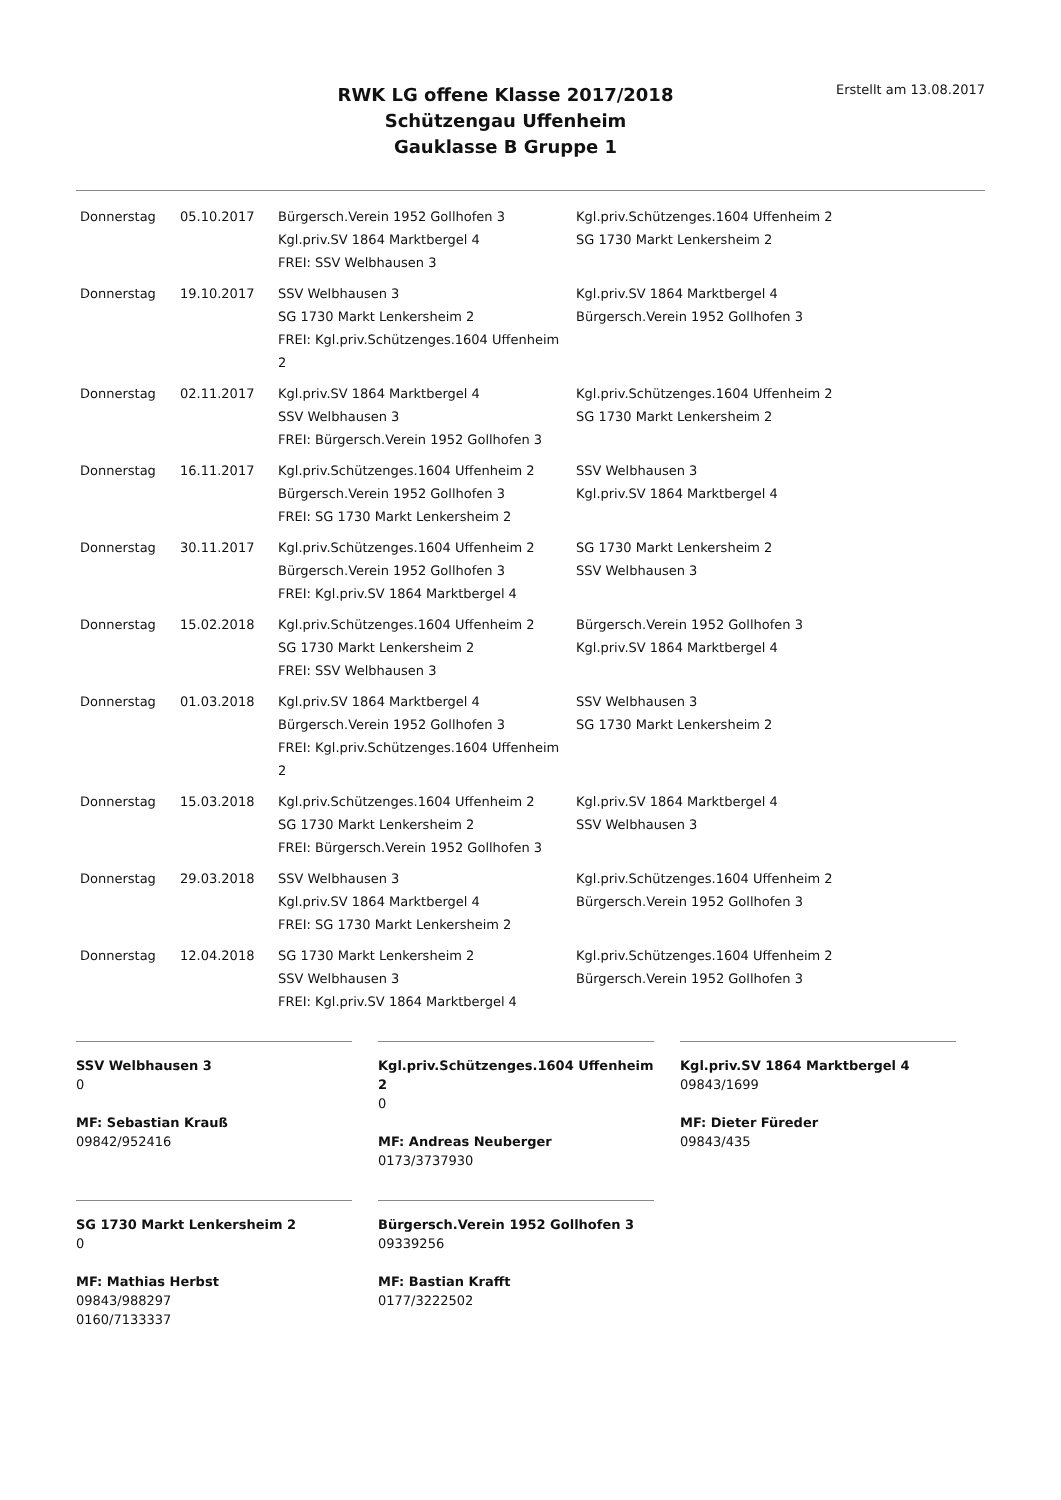RWK LG offene Klasse 2017/2018
Schützengau Uffenheim
Gauklasse B Gruppe 1
Erstellt am 13.08.2017
| Donnerstag | 05.10.2017 | Bürgersch.Verein 1952 Gollhofen 3 Kgl.priv.SV 1864 Marktbergel 4 FREI: SSV Welbhausen 3 | Kgl.priv.Schützenges.1604 Uffenheim 2 SG 1730 Markt Lenkersheim 2 |
| Donnerstag | 19.10.2017 | SSV Welbhausen 3 SG 1730 Markt Lenkersheim 2 FREI: Kgl.priv.Schützenges.1604 Uffenheim 2 | Kgl.priv.SV 1864 Marktbergel 4 Bürgersch.Verein 1952 Gollhofen 3 |
| Donnerstag | 02.11.2017 | Kgl.priv.SV 1864 Marktbergel 4 SSV Welbhausen 3 FREI: Bürgersch.Verein 1952 Gollhofen 3 | Kgl.priv.Schützenges.1604 Uffenheim 2 SG 1730 Markt Lenkersheim 2 |
| Donnerstag | 16.11.2017 | Kgl.priv.Schützenges.1604 Uffenheim 2 Bürgersch.Verein 1952 Gollhofen 3 FREI: SG 1730 Markt Lenkersheim 2 | SSV Welbhausen 3 Kgl.priv.SV 1864 Marktbergel 4 |
| Donnerstag | 30.11.2017 | Kgl.priv.Schützenges.1604 Uffenheim 2 Bürgersch.Verein 1952 Gollhofen 3 FREI: Kgl.priv.SV 1864 Marktbergel 4 | SG 1730 Markt Lenkersheim 2 SSV Welbhausen 3 |
| Donnerstag | 15.02.2018 | Kgl.priv.Schützenges.1604 Uffenheim 2 SG 1730 Markt Lenkersheim 2 FREI: SSV Welbhausen 3 | Bürgersch.Verein 1952 Gollhofen 3 Kgl.priv.SV 1864 Marktbergel 4 |
| Donnerstag | 01.03.2018 | Kgl.priv.SV 1864 Marktbergel 4 Bürgersch.Verein 1952 Gollhofen 3 FREI: Kgl.priv.Schützenges.1604 Uffenheim 2 | SSV Welbhausen 3 SG 1730 Markt Lenkersheim 2 |
| Donnerstag | 15.03.2018 | Kgl.priv.Schützenges.1604 Uffenheim 2 SG 1730 Markt Lenkersheim 2 FREI: Bürgersch.Verein 1952 Gollhofen 3 | Kgl.priv.SV 1864 Marktbergel 4 SSV Welbhausen 3 |
| Donnerstag | 29.03.2018 | SSV Welbhausen 3 Kgl.priv.SV 1864 Marktbergel 4 FREI: SG 1730 Markt Lenkersheim 2 | Kgl.priv.Schützenges.1604 Uffenheim 2 Bürgersch.Verein 1952 Gollhofen 3 |
| Donnerstag | 12.04.2018 | SG 1730 Markt Lenkersheim 2 SSV Welbhausen 3 FREI: Kgl.priv.SV 1864 Marktbergel 4 | Kgl.priv.Schützenges.1604 Uffenheim 2 Bürgersch.Verein 1952 Gollhofen 3 |
SSV Welbhausen 3
0
MF: Sebastian Krauß
09842/952416
Kgl.priv.Schützenges.1604 Uffenheim 2
0
MF: Andreas Neuberger
0173/3737930
Kgl.priv.SV 1864 Marktbergel 4
09843/1699
MF: Dieter Füreder
09843/435
SG 1730 Markt Lenkersheim 2
0
MF: Mathias Herbst
09843/988297
0160/7133337
Bürgersch.Verein 1952 Gollhofen 3
09339256
MF: Bastian Krafft
0177/3222502